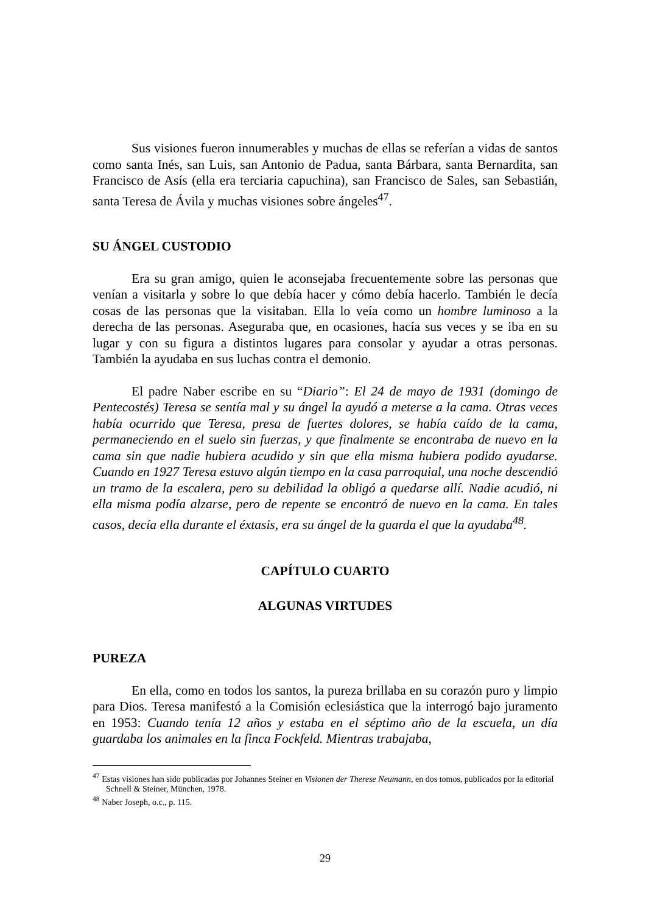Sus visiones fueron innumerables y muchas de ellas se referían a vidas de santos como santa Inés, san Luis, san Antonio de Padua, santa Bárbara, santa Bernardita, san Francisco de Asís (ella era terciaria capuchina), san Francisco de Sales, san Sebastián, santa Teresa de Ávila y muchas visiones sobre ángeles<sup>47</sup>.
SU ÁNGEL CUSTODIO
Era su gran amigo, quien le aconsejaba frecuentemente sobre las personas que venían a visitarla y sobre lo que debía hacer y cómo debía hacerlo. También le decía cosas de las personas que la visitaban. Ella lo veía como un hombre luminoso a la derecha de las personas. Aseguraba que, en ocasiones, hacía sus veces y se iba en su lugar y con su figura a distintos lugares para consolar y ayudar a otras personas. También la ayudaba en sus luchas contra el demonio.
El padre Naber escribe en su “Diario”: El 24 de mayo de 1931 (domingo de Pentecostés) Teresa se sentía mal y su ángel la ayudó a meterse a la cama. Otras veces había ocurrido que Teresa, presa de fuertes dolores, se había caído de la cama, permaneciendo en el suelo sin fuerzas, y que finalmente se encontraba de nuevo en la cama sin que nadie hubiera acudido y sin que ella misma hubiera podido ayudarse. Cuando en 1927 Teresa estuvo algún tiempo en la casa parroquial, una noche descendió un tramo de la escalera, pero su debilidad la obligó a quedarse allí. Nadie acudió, ni ella misma podía alzarse, pero de repente se encontró de nuevo en la cama. En tales casos, decía ella durante el éxtasis, era su ángel de la guarda el que la ayudaba<sup>48</sup>.
CAPÍTULO CUARTO
ALGUNAS VIRTUDES
PUREZA
En ella, como en todos los santos, la pureza brillaba en su corazón puro y limpio para Dios. Teresa manifestó a la Comisión eclesiástica que la interrogó bajo juramento en 1953: Cuando tenía 12 años y estaba en el séptimo año de la escuela, un día guardaba los animales en la finca Fockfeld. Mientras trabajaba,
<sup>47</sup> Estas visiones han sido publicadas por Johannes Steiner en Visionen der Therese Neumann, en dos tomos, publicados por la editorial Schnell & Steiner, München, 1978.
<sup>48</sup> Naber Joseph, o.c., p. 115.
29